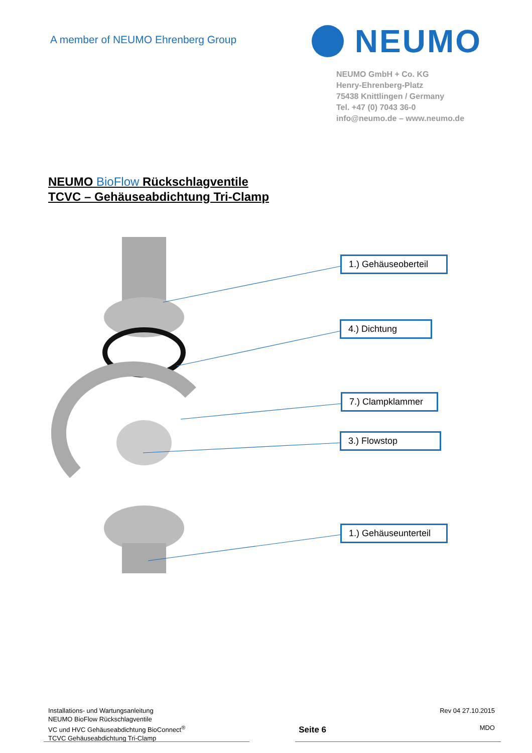A member of NEUMO Ehrenberg Group
NEUMO
NEUMO GmbH + Co. KG
Henry-Ehrenberg-Platz
75438 Knittlingen / Germany
Tel. +47 (0) 7043 36-0
info@neumo.de – www.neumo.de
NEUMO BioFlow Rückschlagventile
TCVC – Gehäuseabdichtung Tri-Clamp
1.) Gehäuseoberteil
4.) Dichtung
7.) Clampklammer
3.) Flowstop
1.) Gehäuseunterteil
Installations- und Wartungsanleitung
NEUMO BioFlow Rückschlagventile
VC und HVC Gehäuseabdichtung BioConnect<sup>®</sup>
TCVC Gehäuseabdichtung Tri-Clamp
Seite 6
Rev 04 27.10.2015
MDO